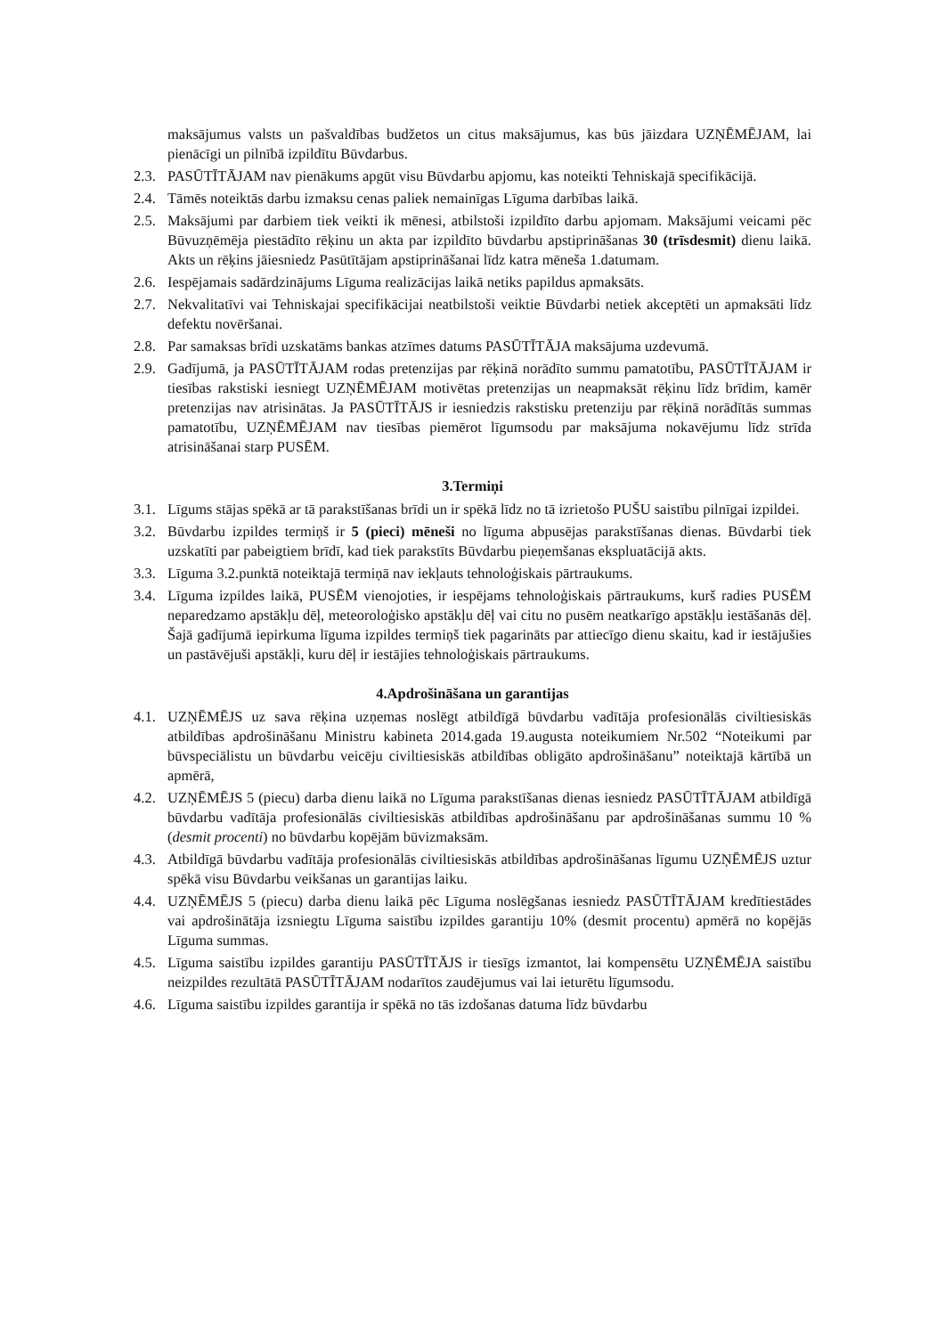maksājumus valsts un pašvaldības budžetos un citus maksājumus, kas būs jāizdara UZŅĒMĒJAM, lai pienācīgi un pilnībā izpildītu Būvdarbus.
2.3. PASŪTĪTĀJAM nav pienākums apgūt visu Būvdarbu apjomu, kas noteikti Tehniskajā specifikācijā.
2.4. Tāmēs noteiktās darbu izmaksu cenas paliek nemainīgas Līguma darbības laikā.
2.5. Maksājumi par darbiem tiek veikti ik mēnesi, atbilstoši izpildīto darbu apjomam. Maksājumi veicami pēc Būvuzņēmēja piestādīto rēķinu un akta par izpildīto būvdarbu apstiprināšanas 30 (trīsdesmit) dienu laikā. Akts un rēķins jāiesniedz Pasūtītājam apstiprināšanai līdz katra mēneša 1.datumam.
2.6. Iespējamais sadārdzinājums Līguma realizācijas laikā netiks papildus apmaksāts.
2.7. Nekvalitatīvi vai Tehniskajai specifikācijai neatbilstoši veiktie Būvdarbi netiek akceptēti un apmaksāti līdz defektu novēršanai.
2.8. Par samaksas brīdi uzskatāms bankas atzīmes datums PASŪTĪTĀJA maksājuma uzdevumā.
2.9. Gadījumā, ja PASŪTĪTĀJAM rodas pretenzijas par rēķinā norādīto summu pamatotību, PASŪTĪTĀJAM ir tiesības rakstiski iesniegt UZŅĒMĒJAM motivētas pretenzijas un neapmaksāt rēķinu līdz brīdim, kamēr pretenzijas nav atrisinātas. Ja PASŪTĪTĀJS ir iesniedzis rakstisku pretenziju par rēķinā norādītās summas pamatotību, UZŅĒMĒJAM nav tiesības piemērot līgumsodu par maksājuma nokavējumu līdz strīda atrisināšanai starp PUSĒM.
3.Termiņi
3.1. Līgums stājas spēkā ar tā parakstīšanas brīdi un ir spēkā līdz no tā izrietošo PUŠU saistību pilnīgai izpildei.
3.2. Būvdarbu izpildes termiņš ir 5 (pieci) mēneši no līguma abpusējas parakstīšanas dienas. Būvdarbi tiek uzskatīti par pabeigtiem brīdī, kad tiek parakstīts Būvdarbu pieņemšanas ekspluatācijā akts.
3.3. Līguma 3.2.punktā noteiktajā termiņā nav iekļauts tehnoloģiskais pārtraukums.
3.4. Līguma izpildes laikā, PUSĒM vienojoties, ir iespējams tehnoloģiskais pārtraukums, kurš radies PUSĒM neparedzamo apstākļu dēļ, meteoroloģisko apstākļu dēļ vai citu no pusēm neatkarīgo apstākļu iestāšanās dēļ. Šajā gadījumā iepirkuma līguma izpildes termiņš tiek pagarināts par attiecīgo dienu skaitu, kad ir iestājušies un pastāvējuši apstākļi, kuru dēļ ir iestājies tehnoloģiskais pārtraukums.
4.Apdrošināšana un garantijas
4.1. UZŅĒMĒJS uz sava rēķina uzņemas noslēgt atbildīgā būvdarbu vadītāja profesionālās civiltiesiskās atbildības apdrošināšanu Ministru kabineta 2014.gada 19.augusta noteikumiem Nr.502 “Noteikumi par būvspeciālistu un būvdarbu veicēju civiltiesiskās atbildības obligāto apdrošināšanu” noteiktajā kārtībā un apmērā,
4.2. UZŅĒMĒJS 5 (piecu) darba dienu laikā no Līguma parakstīšanas dienas iesniedz PASŪTĪTĀJAM atbildīgā būvdarbu vadītāja profesionālās civiltiesiskās atbildības apdrošināšanu par apdrošināšanas summu 10 % (desmit procenti) no būvdarbu kopējām būvizmaksām.
4.3. Atbildīgā būvdarbu vadītāja profesionālās civiltiesiskās atbildības apdrošināšanas līgumu UZŅĒMĒJS uztur spēkā visu Būvdarbu veikšanas un garantijas laiku.
4.4. UZŅĒMĒJS 5 (piecu) darba dienu laikā pēc Līguma noslēgšanas iesniedz PASŪTĪTĀJAM kredītiestādes vai apdrošinātāja izsniegtu Līguma saistību izpildes garantiju 10% (desmit procentu) apmērā no kopējās Līguma summas.
4.5. Līguma saistību izpildes garantiju PASŪTĪTĀJS ir tiesīgs izmantot, lai kompensētu UZŅĒMĒJA saistību neizpildes rezultātā PASŪTĪTĀJAM nodarītos zaudējumus vai lai ieturētu līgumsodu.
4.6. Līguma saistību izpildes garantija ir spēkā no tās izdošanas datuma līdz būvdarbu